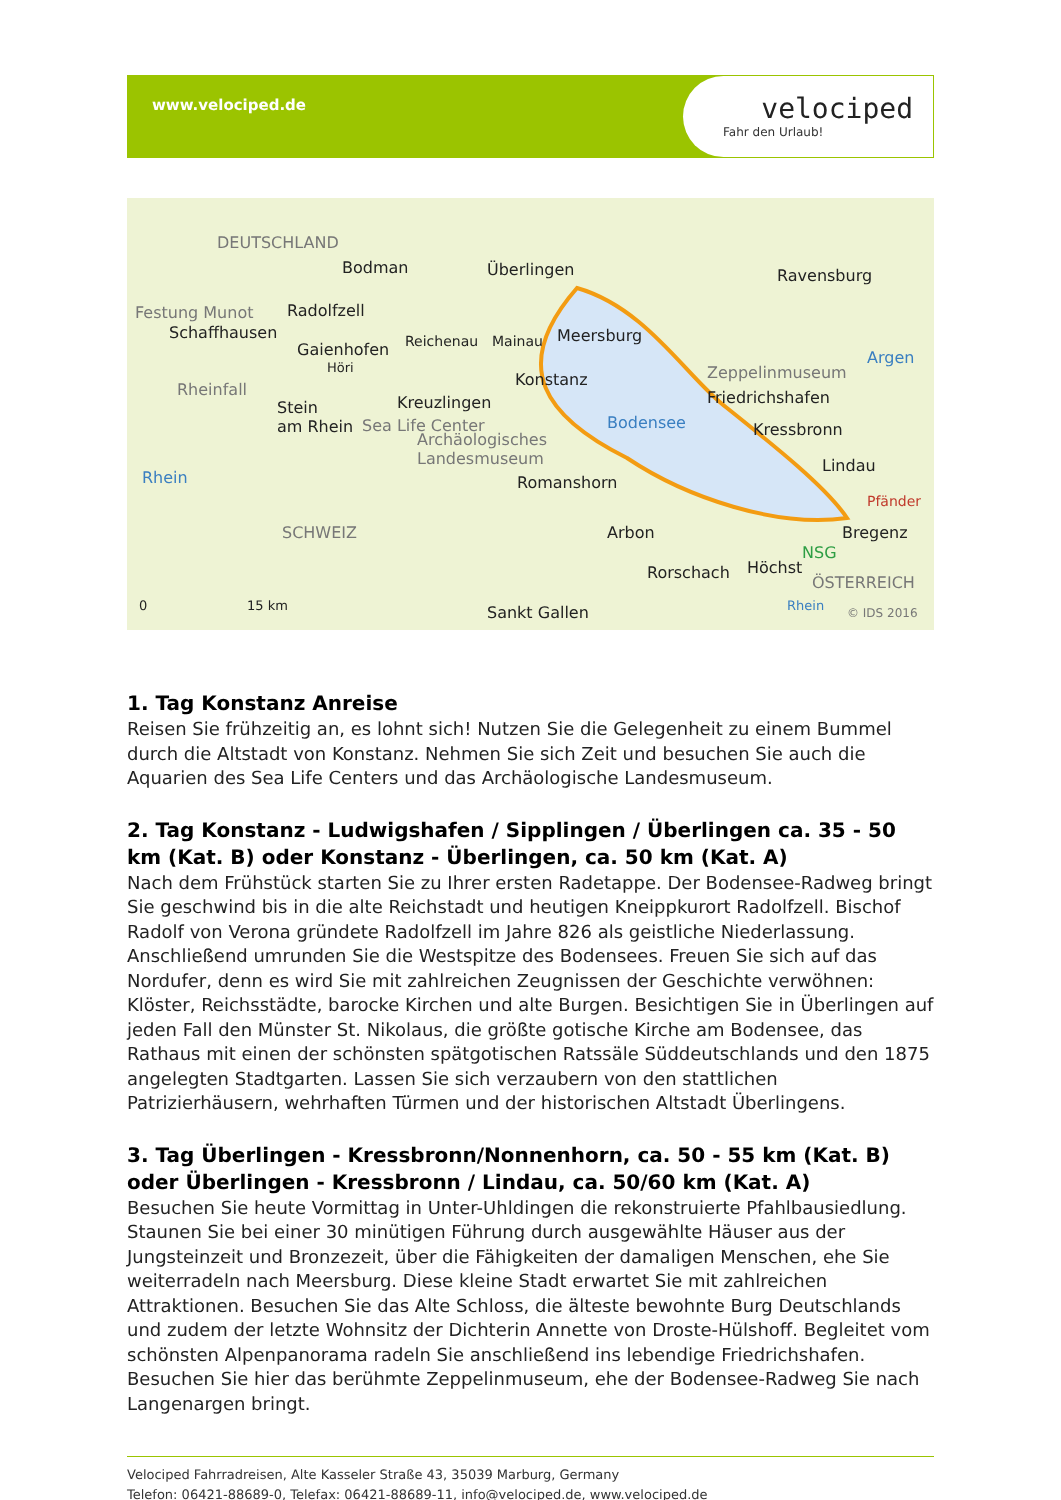www.velociped.de
velociped
Fahr den Urlaub!
DEUTSCHLAND
Bodman Überlingen Ravensburg
Festung Munot Radolfzell
Schaffhausen
Gaienhofen Reichenau Mainau Meersburg
Höri
Konstanz Zeppelinmuseum
Argen
Rheinfall
Kreuzlingen Friedrichshafen
Stein
am Rhein Sea Life Center Bodensee Kressbronn
Archäologisches
Landesmuseum Lindau
Romanshorn Rhein
Pfänder
SCHWEIZ Arbon Bregenz
NSG
Rorschach Höchst
ÖSTERREICH
Sankt Gallen 0 15 km © IDS 2016 Rhein
1. Tag Konstanz Anreise
Reisen Sie frühzeitig an, es lohnt sich! Nutzen Sie die Gelegenheit zu einem Bummel durch die Altstadt von Konstanz. Nehmen Sie sich Zeit und besuchen Sie auch die Aquarien des Sea Life Centers und das Archäologische Landesmuseum.
2. Tag Konstanz - Ludwigshafen / Sipplingen / Überlingen ca. 35 - 50 km (Kat. B) oder Konstanz - Überlingen, ca. 50 km (Kat. A)
Nach dem Frühstück starten Sie zu Ihrer ersten Radetappe. Der Bodensee-Radweg bringt Sie geschwind bis in die alte Reichstadt und heutigen Kneippkurort Radolfzell. Bischof Radolf von Verona gründete Radolfzell im Jahre 826 als geistliche Niederlassung. Anschließend umrunden Sie die Westspitze des Bodensees. Freuen Sie sich auf das Nordufer, denn es wird Sie mit zahlreichen Zeugnissen der Geschichte verwöhnen: Klöster, Reichsstädte, barocke Kirchen und alte Burgen. Besichtigen Sie in Überlingen auf jeden Fall den Münster St. Nikolaus, die größte gotische Kirche am Bodensee, das Rathaus mit einen der schönsten spätgotischen Ratssäle Süddeutschlands und den 1875 angelegten Stadtgarten. Lassen Sie sich verzaubern von den stattlichen Patrizierhäusern, wehrhaften Türmen und der historischen Altstadt Überlingens.
3. Tag Überlingen - Kressbronn/Nonnenhorn, ca. 50 - 55 km (Kat. B) oder Überlingen - Kressbronn / Lindau, ca. 50/60 km (Kat. A)
Besuchen Sie heute Vormittag in Unter-Uhldingen die rekonstruierte Pfahlbausiedlung. Staunen Sie bei einer 30 minütigen Führung durch ausgewählte Häuser aus der Jungsteinzeit und Bronzezeit, über die Fähigkeiten der damaligen Menschen, ehe Sie weiterradeln nach Meersburg. Diese kleine Stadt erwartet Sie mit zahlreichen Attraktionen. Besuchen Sie das Alte Schloss, die älteste bewohnte Burg Deutschlands und zudem der letzte Wohnsitz der Dichterin Annette von Droste-Hülshoff. Begleitet vom schönsten Alpenpanorama radeln Sie anschließend ins lebendige Friedrichshafen. Besuchen Sie hier das berühmte Zeppelinmuseum, ehe der Bodensee-Radweg Sie nach Langenargen bringt.
Velociped Fahrradreisen, Alte Kasseler Straße 43, 35039 Marburg, Germany
Telefon: 06421-88689-0, Telefax: 06421-88689-11, info@velociped.de, www.velociped.de